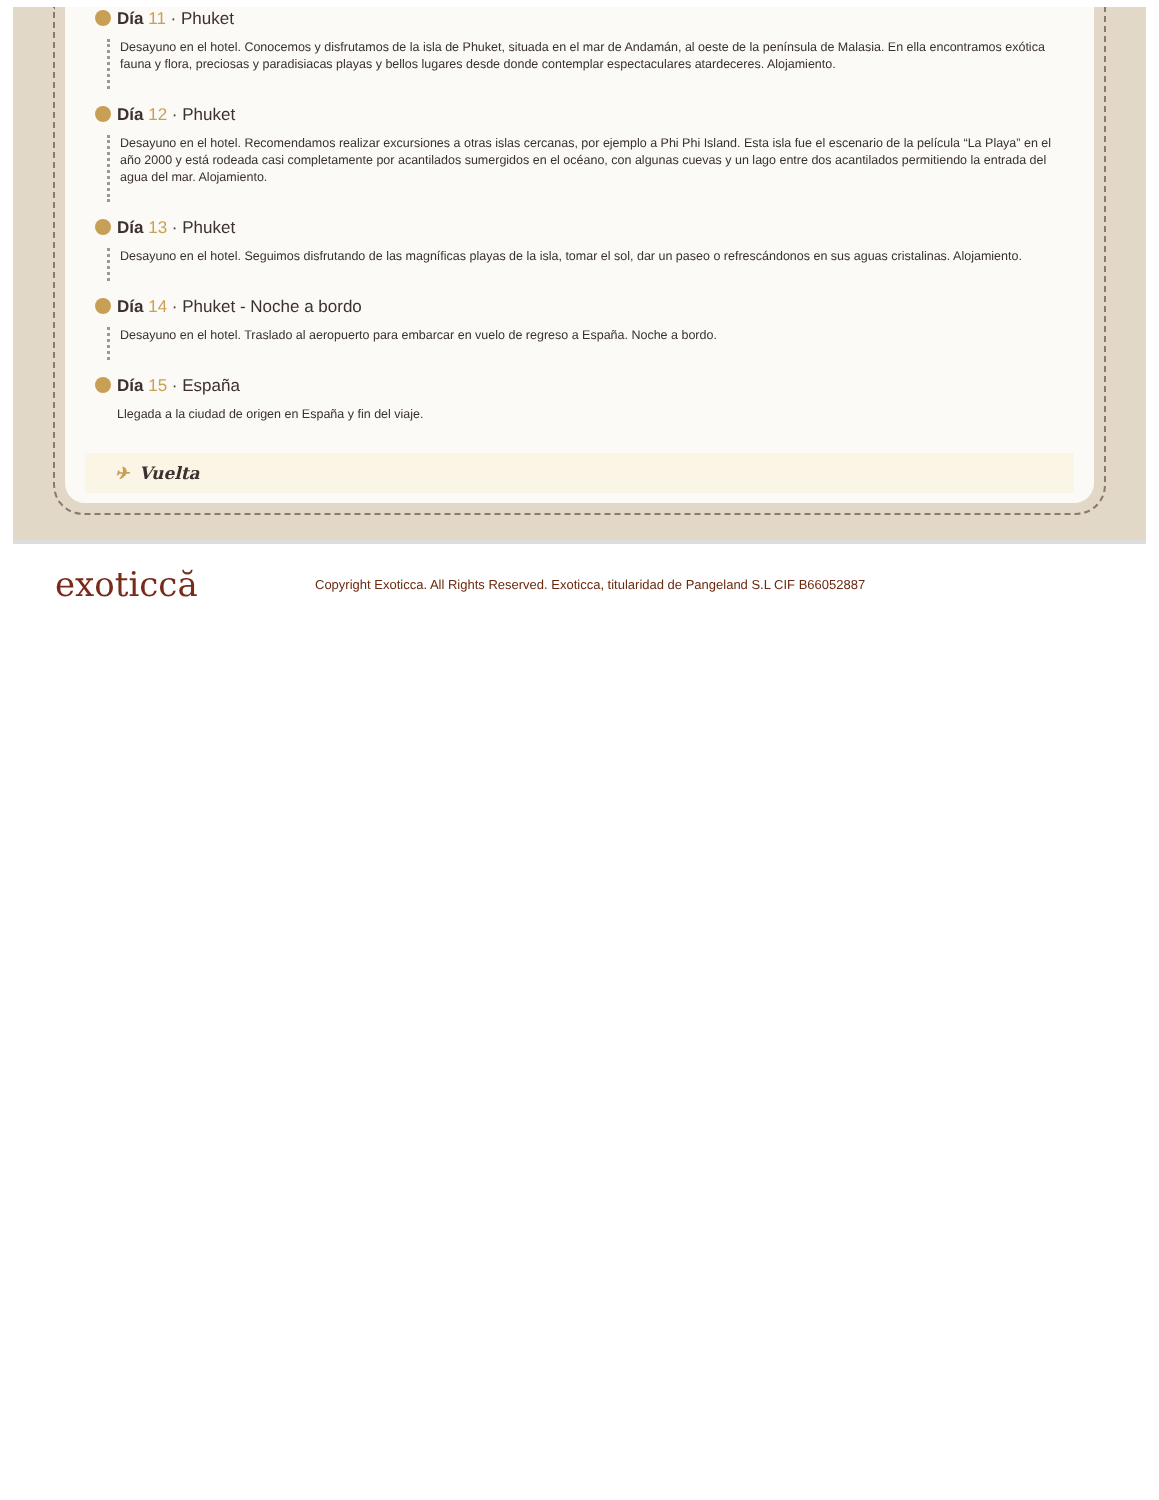Día 11 · Phuket
Desayuno en el hotel. Conocemos y disfrutamos de la isla de Phuket, situada en el mar de Andamán, al oeste de la península de Malasia. En ella encontramos exótica fauna y flora, preciosas y paradisiacas playas y bellos lugares desde donde contemplar espectaculares atardeceres. Alojamiento.
Día 12 · Phuket
Desayuno en el hotel. Recomendamos realizar excursiones a otras islas cercanas, por ejemplo a Phi Phi Island. Esta isla fue el escenario de la película “La Playa” en el año 2000 y está rodeada casi completamente por acantilados sumergidos en el océano, con algunas cuevas y un lago entre dos acantilados permitiendo la entrada del agua del mar. Alojamiento.
Día 13 · Phuket
Desayuno en el hotel. Seguimos disfrutando de las magníficas playas de la isla, tomar el sol, dar un paseo o refrescándonos en sus aguas cristalinas. Alojamiento.
Día 14 · Phuket - Noche a bordo
Desayuno en el hotel. Traslado al aeropuerto para embarcar en vuelo de regreso a España. Noche a bordo.
Día 15 · España
Llegada a la ciudad de origen en España y fin del viaje.
✈ Vuelta
exoticcă
Copyright Exoticca. All Rights Reserved. Exoticca, titularidad de Pangeland S.L CIF B66052887